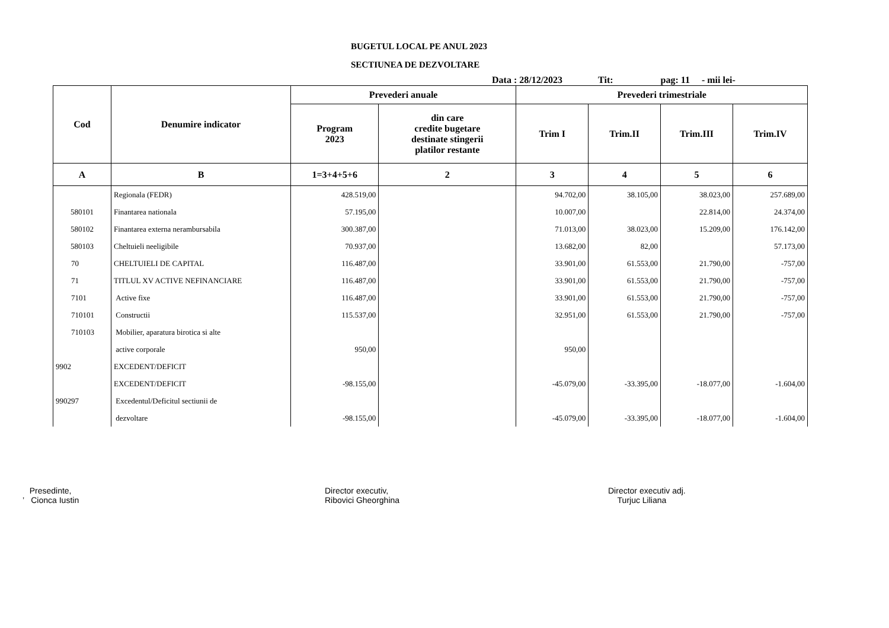BUGETUL LOCAL PE ANUL 2023
SECTIUNEA DE DEZVOLTARE
Data : 28/12/2023 Tit: pag: 11 - mii lei-
| Cod | Denumire indicator | Prevederi anuale | | Prevederi trimestriale | | | |
| --- | --- | --- | --- | --- | --- | --- | --- |
| | | Program 2023 | din care credite bugetare destinate stingerii platilor restante | Trim I | Trim.II | Trim.III | Trim.IV |
| A | B | 1=3+4+5+6 | 2 | 3 | 4 | 5 | 6 |
| | Regionala (FEDR) | 428.519,00 | | 94.702,00 | 38.105,00 | 38.023,00 | 257.689,00 |
| 580101 | Finantarea nationala | 57.195,00 | | 10.007,00 | | 22.814,00 | 24.374,00 |
| 580102 | Finantarea externa nerambursabila | 300.387,00 | | 71.013,00 | 38.023,00 | 15.209,00 | 176.142,00 |
| 580103 | Cheltuieli neeligibile | 70.937,00 | | 13.682,00 | 82,00 | | 57.173,00 |
| 70 | CHELTUIELI DE CAPITAL | 116.487,00 | | 33.901,00 | 61.553,00 | 21.790,00 | -757,00 |
| 71 | TITLUL XV ACTIVE NEFINANCIARE | 116.487,00 | | 33.901,00 | 61.553,00 | 21.790,00 | -757,00 |
| 7101 | Active fixe | 116.487,00 | | 33.901,00 | 61.553,00 | 21.790,00 | -757,00 |
| 710101 | Constructii | 115.537,00 | | 32.951,00 | 61.553,00 | 21.790,00 | -757,00 |
| 710103 | Mobilier, aparatura birotica si alte | | | | | | |
| | active corporale | 950,00 | | 950,00 | | | |
| 9902 | EXCEDENT/DEFICIT | | | | | | |
| | EXCEDENT/DEFICIT | -98.155,00 | | -45.079,00 | -33.395,00 | -18.077,00 | -1.604,00 |
| 990297 | Excedentul/Deficitul sectiunii de | | | | | | |
| | dezvoltare | -98.155,00 | | -45.079,00 | -33.395,00 | -18.077,00 | -1.604,00 |
Presedinte,
’ Cionca Iustin
Director executiv,
Ribovici Gheorghina
Director executiv adj.
Turjuc Liliana